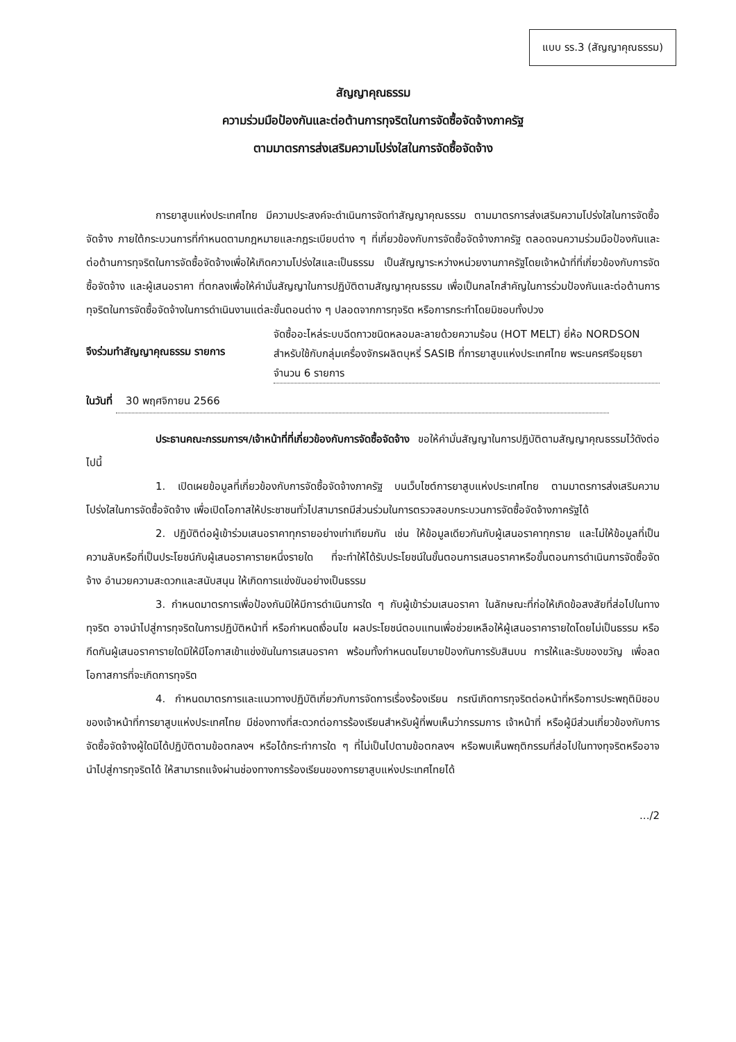แบบ รร.3 (สัญญาคุณธรรม)
สัญญาคุณธรรม
ความร่วมมือป้องกันและต่อต้านการทุจริตในการจัดซื้อจัดจ้างภาครัฐ
ตามมาตรการส่งเสริมความโปร่งใสในการจัดซื้อจัดจ้าง
การยาสูบแห่งประเทศไทย มีความประสงค์จะดำเนินการจัดทำสัญญาคุณธรรม ตามมาตรการส่งเสริมความโปร่งใสในการจัดซื้อจัดจ้าง ภายใต้กระบวนการที่กำหนดตามกฎหมายและกฎระเบียบต่าง ๆ ที่เกี่ยวข้องกับการจัดซื้อจัดจ้างภาครัฐ ตลอดจนความร่วมมือป้องกันและต่อต้านการทุจริตในการจัดซื้อจัดจ้างเพื่อให้เกิดความโปร่งใสและเป็นธรรม เป็นสัญญาระหว่างหน่วยงานภาครัฐโดยเจ้าหน้าที่ที่เกี่ยวข้องกับการจัดซื้อจัดจ้าง และผู้เสนอราคา ที่ตกลงเพื่อให้คำมั่นสัญญาในการปฏิบัติตามสัญญาคุณธรรม เพื่อเป็นกลไกสำคัญในการร่วมป้องกันและต่อต้านการทุจริตในการจัดซื้อจัดจ้างในการดำเนินงานแต่ละขั้นตอนต่าง ๆ ปลอดจากการทุจริต หรือการกระทำโดยมิชอบทั้งปวง
จึงร่วมทำสัญญาคุณธรรม รายการ
จัดซื้ออะไหล่ระบบฉีดกาวชนิดหลอมละลายด้วยความร้อน (HOT MELT) ยี่ห้อ NORDSON สำหรับใช้กับกลุ่มเครื่องจักรผลิตบุหรี่ SASIB ที่การยาสูบแห่งประเทศไทย พระนครศรีอยุธยา จำนวน 6 รายการ
ในวันที่ 30 พฤศจิกายน 2566
ประธานคณะกรรมการฯ/เจ้าหน้าที่ที่เกี่ยวข้องกับการจัดซื้อจัดจ้าง ขอให้คำมั่นสัญญาในการปฏิบัติตามสัญญาคุณธรรมไว้ดังต่อไปนี้
1. เปิดเผยข้อมูลที่เกี่ยวข้องกับการจัดซื้อจัดจ้างภาครัฐ บนเว็บไซต์การยาสูบแห่งประเทศไทย ตามมาตรการส่งเสริมความโปร่งใสในการจัดซื้อจัดจ้าง เพื่อเปิดโอกาสให้ประชาชนทั่วไปสามารถมีส่วนร่วมในการตรวจสอบกระบวนการจัดซื้อจัดจ้างภาครัฐได้
2. ปฏิบัติต่อผู้เข้าร่วมเสนอราคาทุกรายอย่างเท่าเทียมกัน เช่น ให้ข้อมูลเดียวกันกับผู้เสนอราคาทุกราย และไม่ให้ข้อมูลที่เป็นความลับหรือที่เป็นประโยชน์กับผู้เสนอราคารายหนึ่งรายใด ที่จะทำให้ได้รับประโยชน์ในขั้นตอนการเสนอราคาหรือขั้นตอนการดำเนินการจัดซื้อจัดจ้าง อำนวยความสะดวกและสนับสนุน ให้เกิดการแข่งขันอย่างเป็นธรรม
3. กำหนดมาตรการเพื่อป้องกันมิให้มีการดำเนินการใด ๆ กับผู้เข้าร่วมเสนอราคา ในลักษณะที่ก่อให้เกิดข้อสงสัยที่ส่อไปในทางทุจริต อาจนำไปสู่การทุจริตในการปฏิบัติหน้าที่ หรือกำหนดเงื่อนไข ผลประโยชน์ตอบแทนเพื่อช่วยเหลือให้ผู้เสนอราคารายใดโดยไม่เป็นธรรม หรือกีดกันผู้เสนอราคารายใดมิให้มีโอกาสเข้าแข่งขันในการเสนอราคา พร้อมทั้งกำหนดนโยบายป้องกันการรับสินบน การให้และรับของขวัญ เพื่อลดโอกาสการที่จะเกิดการทุจริต
4. กำหนดมาตรการและแนวทางปฏิบัติเกี่ยวกับการจัดการเรื่องร้องเรียน กรณีเกิดการทุจริตต่อหน้าที่หรือการประพฤติมิชอบของเจ้าหน้าที่การยาสูบแห่งประเทศไทย มีช่องทางที่สะดวกต่อการร้องเรียนสำหรับผู้ที่พบเห็นว่ากรรมการ เจ้าหน้าที่ หรือผู้มีส่วนเกี่ยวข้องกับการจัดซื้อจัดจ้างผู้ใดมิได้ปฏิบัติตามข้อตกลงฯ หรือได้กระทำการใด ๆ ที่ไม่เป็นไปตามข้อตกลงฯ หรือพบเห็นพฤติกรรมที่ส่อไปในทางทุจริตหรืออาจนำไปสู่การทุจริตได้ ให้สามารถแจ้งผ่านช่องทางการร้องเรียนของการยาสูบแห่งประเทศไทยได้
.../2